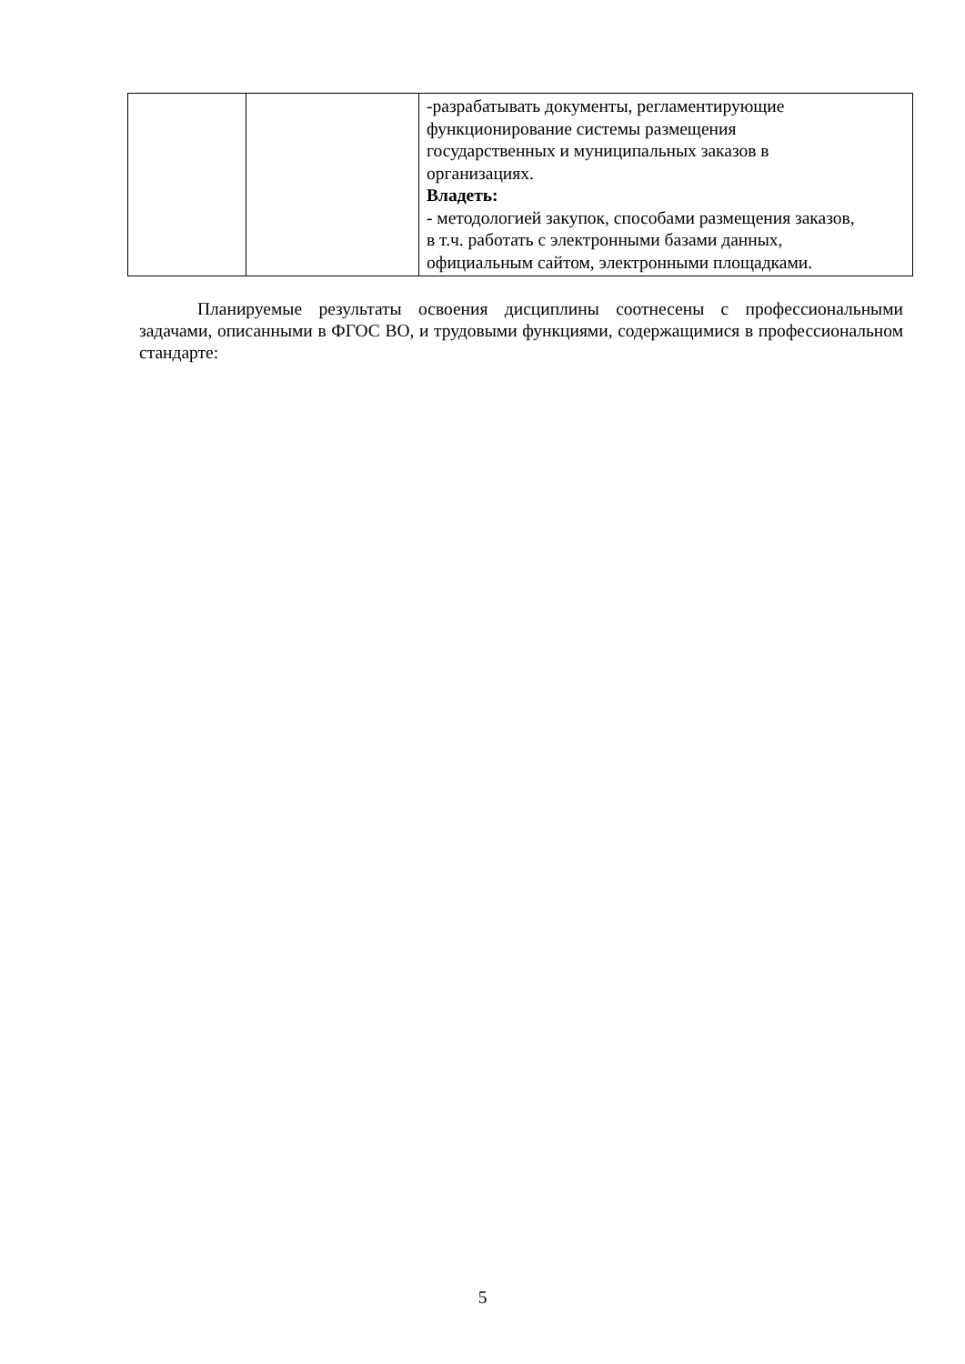| | | -разрабатывать документы, регламентирующие функционирование системы размещения государственных и муниципальных заказов в организациях. Владеть: - методологией закупок, способами размещения заказов, в т.ч. работать с электронными базами данных, официальным сайтом, электронными площадками. |
Планируемые результаты освоения дисциплины соотнесены с профессиональными задачами, описанными в ФГОС ВО, и трудовыми функциями, содержащимися в профессиональном стандарте:
5